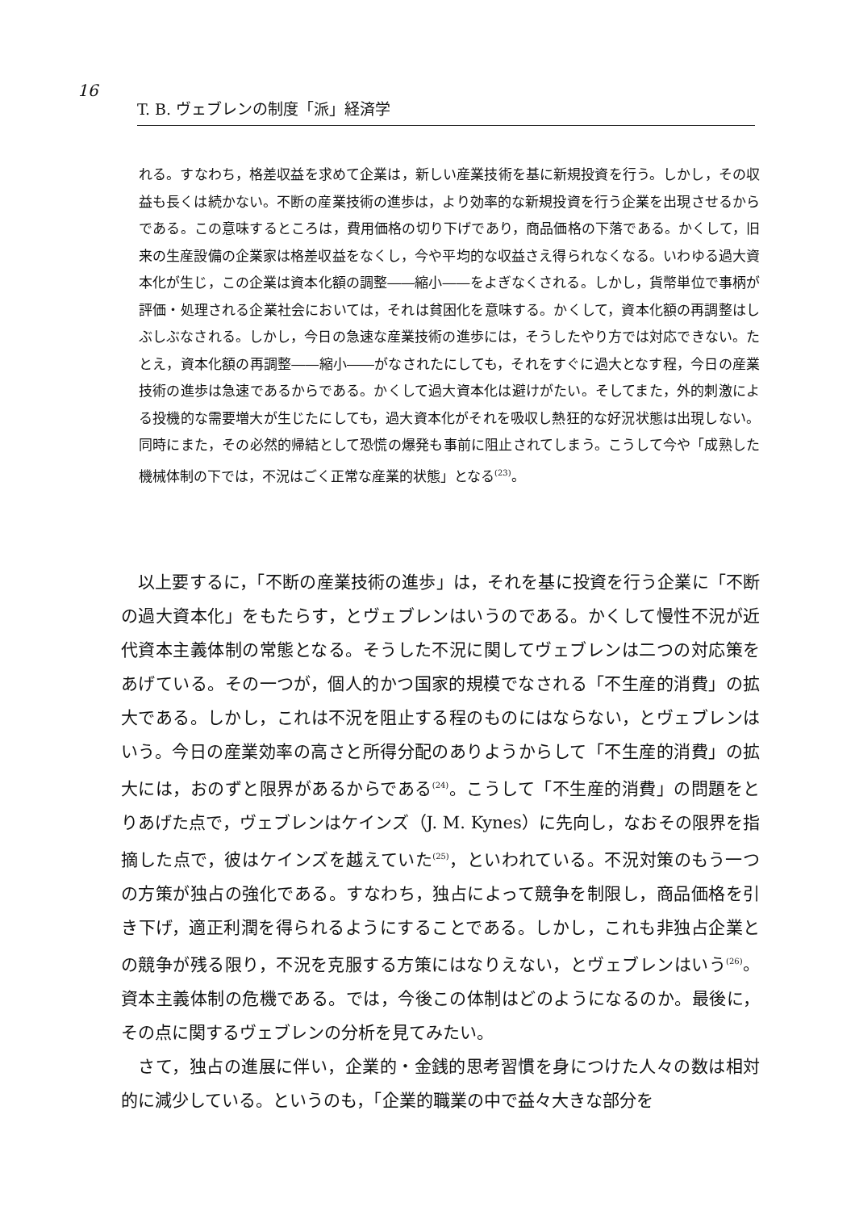16
T. B. ヴェブレンの制度「派」経済学
れる。すなわち，格差収益を求めて企業は，新しい産業技術を基に新規投資を行う。しかし，その収益も長くは続かない。不断の産業技術の進歩は，より効率的な新規投資を行う企業を出現させるからである。この意味するところは，費用価格の切り下げであり，商品価格の下落である。かくして，旧来の生産設備の企業家は格差収益をなくし，今や平均的な収益さえ得られなくなる。いわゆる過大資本化が生じ，この企業は資本化額の調整――縮小――をよぎなくされる。しかし，貨幣単位で事柄が評価・処理される企業社会においては，それは貧困化を意味する。かくして，資本化額の再調整はしぶしぶなされる。しかし，今日の急速な産業技術の進歩には，そうしたやり方では対応できない。たとえ，資本化額の再調整――縮小――がなされたにしても，それをすぐに過大となす程，今日の産業技術の進歩は急速であるからである。かくして過大資本化は避けがたい。そしてまた，外的刺激による投機的な需要増大が生じたにしても，過大資本化がそれを吸収し熱狂的な好況状態は出現しない。同時にまた，その必然的帰結として恐慌の爆発も事前に阻止されてしまう。こうして今や「成熟した機械体制の下では，不況はごく正常な産業的状態」となる<sup>(23)</sup>。
　以上要するに，「不断の産業技術の進歩」は，それを基に投資を行う企業に「不断の過大資本化」をもたらす，とヴェブレンはいうのである。かくして慢性不況が近代資本主義体制の常態となる。そうした不況に関してヴェブレンは二つの対応策をあげている。その一つが，個人的かつ国家的規模でなされる「不生産的消費」の拡大である。しかし，これは不況を阻止する程のものにはならない，とヴェブレンはいう。今日の産業効率の高さと所得分配のありようからして「不生産的消費」の拡大には，おのずと限界があるからである<sup>(24)</sup>。こうして「不生産的消費」の問題をとりあげた点で，ヴェブレンはケインズ（J. M. Kynes）に先向し，なおその限界を指摘した点で，彼はケインズを越えていた<sup>(25)</sup>，といわれている。不況対策のもう一つの方策が独占の強化である。すなわち，独占によって競争を制限し，商品価格を引き下げ，適正利潤を得られるようにすることである。しかし，これも非独占企業との競争が残る限り，不況を克服する方策にはなりえない，とヴェブレンはいう<sup>(26)</sup>。資本主義体制の危機である。では，今後この体制はどのようになるのか。最後に，その点に関するヴェブレンの分析を見てみたい。
　さて，独占の進展に伴い，企業的・金銭的思考習慣を身につけた人々の数は相対的に減少している。というのも，「企業的職業の中で益々大きな部分を